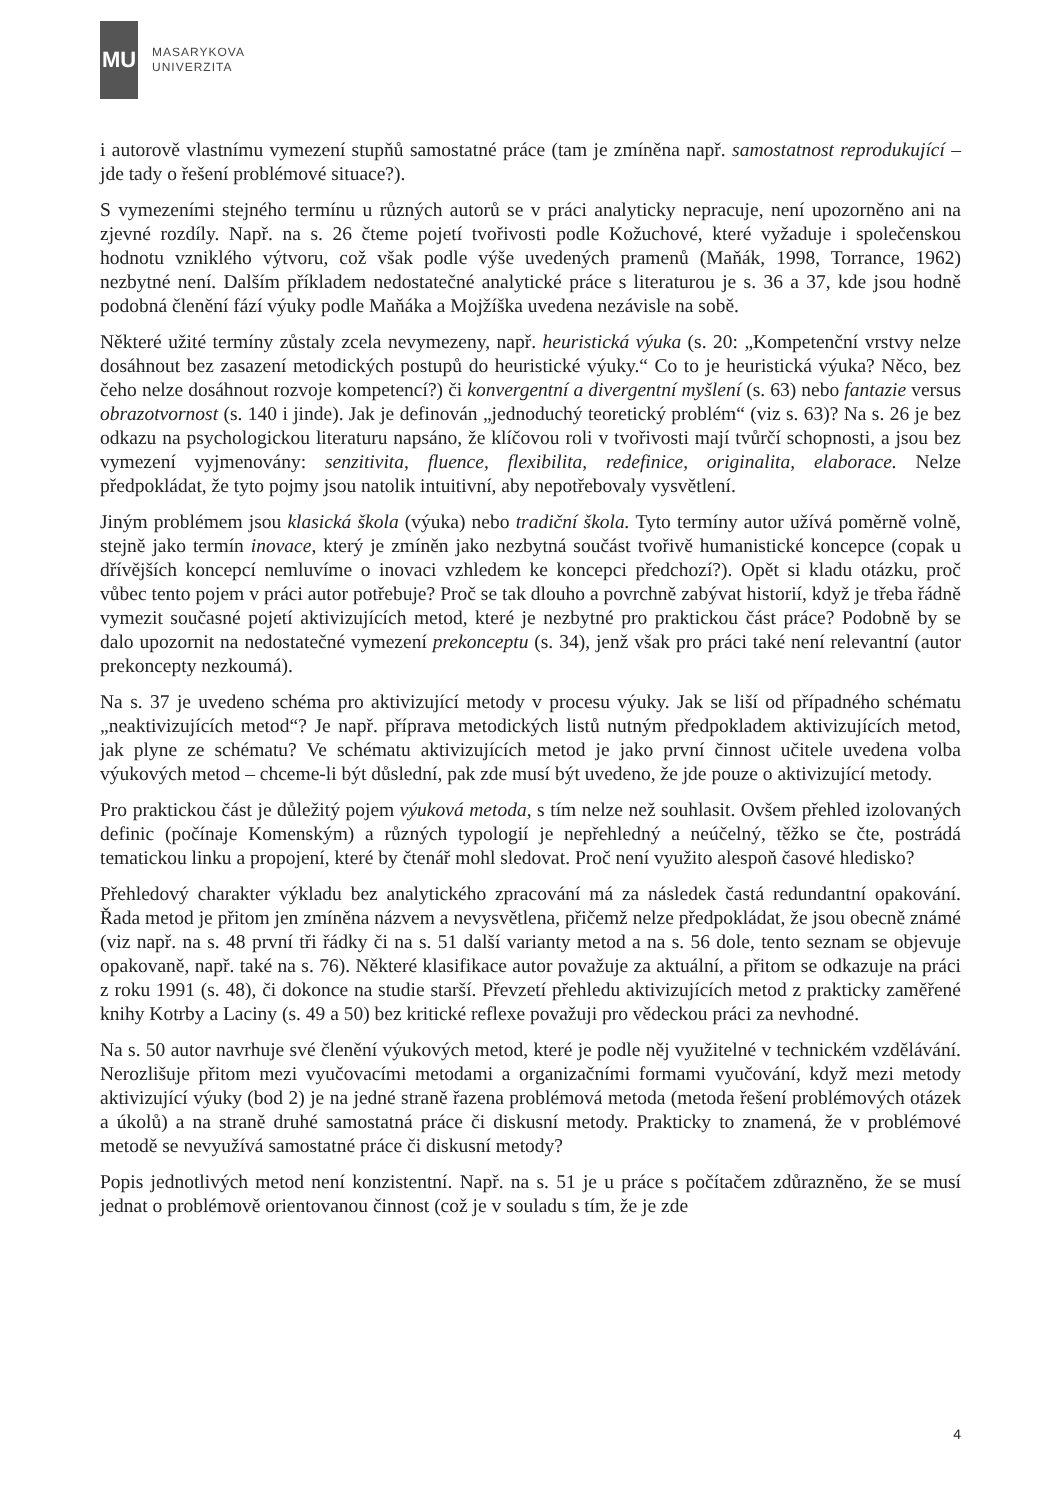MU
MASARYKOVA
UNIVERZITA
i autorově vlastnímu vymezení stupňů samostatné práce (tam je zmíněna např. samostatnost reprodukující – jde tady o řešení problémové situace?).
S vymezeními stejného termínu u různých autorů se v práci analyticky nepracuje, není upozorněno ani na zjevné rozdíly. Např. na s. 26 čteme pojetí tvořivosti podle Kožuchové, které vyžaduje i společenskou hodnotu vzniklého výtvoru, což však podle výše uvedených pramenů (Maňák, 1998, Torrance, 1962) nezbytné není. Dalším příkladem nedostatečné analytické práce s literaturou je s. 36 a 37, kde jsou hodně podobná členění fází výuky podle Maňáka a Mojžíška uvedena nezávisle na sobě.
Některé užité termíny zůstaly zcela nevymezeny, např. heuristická výuka (s. 20: „Kompetenční vrstvy nelze dosáhnout bez zasazení metodických postupů do heuristické výuky.“ Co to je heuristická výuka? Něco, bez čeho nelze dosáhnout rozvoje kompetencí?) či konvergentní a divergentní myšlení (s. 63) nebo fantazie versus obrazotvornost (s. 140 i jinde). Jak je definován „jednoduchý teoretický problém“ (viz s. 63)? Na s. 26 je bez odkazu na psychologickou literaturu napsáno, že klíčovou roli v tvořivosti mají tvůrčí schopnosti, a jsou bez vymezení vyjmenovány: senzitivita, fluence, flexibilita, redefinice, originalita, elaborace. Nelze předpokládat, že tyto pojmy jsou natolik intuitivní, aby nepotřebovaly vysvětlení.
Jiným problémem jsou klasická škola (výuka) nebo tradiční škola. Tyto termíny autor užívá poměrně volně, stejně jako termín inovace, který je zmíněn jako nezbytná součást tvořivě humanistické koncepce (copak u dřívějších koncepcí nemluvíme o inovaci vzhledem ke koncepci předchozí?). Opět si kladu otázku, proč vůbec tento pojem v práci autor potřebuje? Proč se tak dlouho a povrchně zabývat historií, když je třeba řádně vymezit současné pojetí aktivizujících metod, které je nezbytné pro praktickou část práce? Podobně by se dalo upozornit na nedostatečné vymezení prekonceptu (s. 34), jenž však pro práci také není relevantní (autor prekoncepty nezkoumá).
Na s. 37 je uvedeno schéma pro aktivizující metody v procesu výuky. Jak se liší od případného schématu „neaktivizujících metod“? Je např. příprava metodických listů nutným předpokladem aktivizujících metod, jak plyne ze schématu? Ve schématu aktivizujících metod je jako první činnost učitele uvedena volba výukových metod – chceme-li být důslední, pak zde musí být uvedeno, že jde pouze o aktivizující metody.
Pro praktickou část je důležitý pojem výuková metoda, s tím nelze než souhlasit. Ovšem přehled izolovaných definic (počínaje Komenským) a různých typologií je nepřehledný a neúčelný, těžko se čte, postrádá tematickou linku a propojení, které by čtenář mohl sledovat. Proč není využito alespoň časové hledisko?
Přehledový charakter výkladu bez analytického zpracování má za následek častá redundantní opakování. Řada metod je přitom jen zmíněna názvem a nevysvětlena, přičemž nelze předpokládat, že jsou obecně známé (viz např. na s. 48 první tři řádky či na s. 51 další varianty metod a na s. 56 dole, tento seznam se objevuje opakovaně, např. také na s. 76). Některé klasifikace autor považuje za aktuální, a přitom se odkazuje na práci z roku 1991 (s. 48), či dokonce na studie starší. Převzetí přehledu aktivizujících metod z prakticky zaměřené knihy Kotrby a Laciny (s. 49 a 50) bez kritické reflexe považuji pro vědeckou práci za nevhodné.
Na s. 50 autor navrhuje své členění výukových metod, které je podle něj využitelné v technickém vzdělávání. Nerozlišuje přitom mezi vyučovacími metodami a organizačními formami vyučování, když mezi metody aktivizující výuky (bod 2) je na jedné straně řazena problémová metoda (metoda řešení problémových otázek a úkolů) a na straně druhé samostatná práce či diskusní metody. Prakticky to znamená, že v problémové metodě se nevyužívá samostatné práce či diskusní metody?
Popis jednotlivých metod není konzistentní. Např. na s. 51 je u práce s počítačem zdůrazněno, že se musí jednat o problémově orientovanou činnost (což je v souladu s tím, že je zde
4